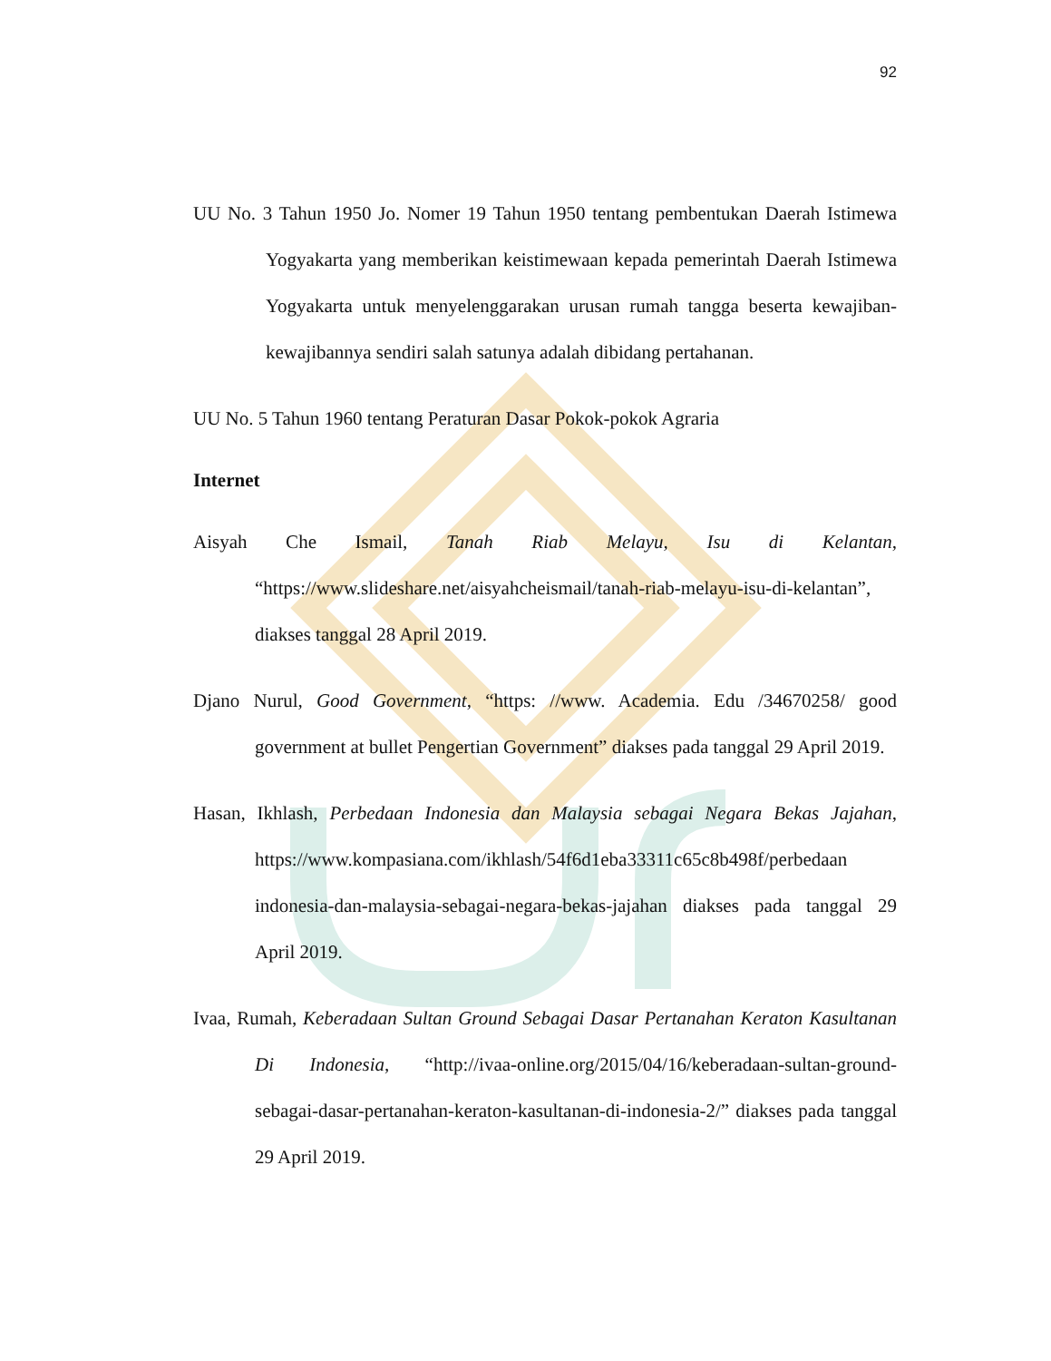92
UU No. 3 Tahun 1950 Jo. Nomer 19 Tahun 1950 tentang pembentukan Daerah Istimewa Yogyakarta yang memberikan keistimewaan kepada pemerintah Daerah Istimewa Yogyakarta untuk menyelenggarakan urusan rumah tangga beserta kewajiban-kewajibannya sendiri salah satunya adalah dibidang pertahanan.
UU No. 5 Tahun 1960 tentang Peraturan Dasar Pokok-pokok Agraria
Internet
Aisyah Che Ismail, Tanah Riab Melayu, Isu di Kelantan, “https://www.slideshare.net/aisyahcheismail/tanah-riab-melayu-isu-di-kelantan”, diakses tanggal 28 April 2019.
Djano Nurul, Good Government, “https: //www. Academia. Edu /34670258/ good government at bullet Pengertian Government” diakses pada tanggal 29 April 2019.
Hasan, Ikhlash, Perbedaan Indonesia dan Malaysia sebagai Negara Bekas Jajahan, https://www.kompasiana.com/ikhlash/54f6d1eba33311c65c8b498f/perbedaan indonesia-dan-malaysia-sebagai-negara-bekas-jajahan diakses pada tanggal 29 April 2019.
Ivaa, Rumah, Keberadaan Sultan Ground Sebagai Dasar Pertanahan Keraton Kasultanan Di Indonesia, “http://ivaa-online.org/2015/04/16/keberadaan-sultan-ground-sebagai-dasar-pertanahan-keraton-kasultanan-di-indonesia-2/” diakses pada tanggal 29 April 2019.